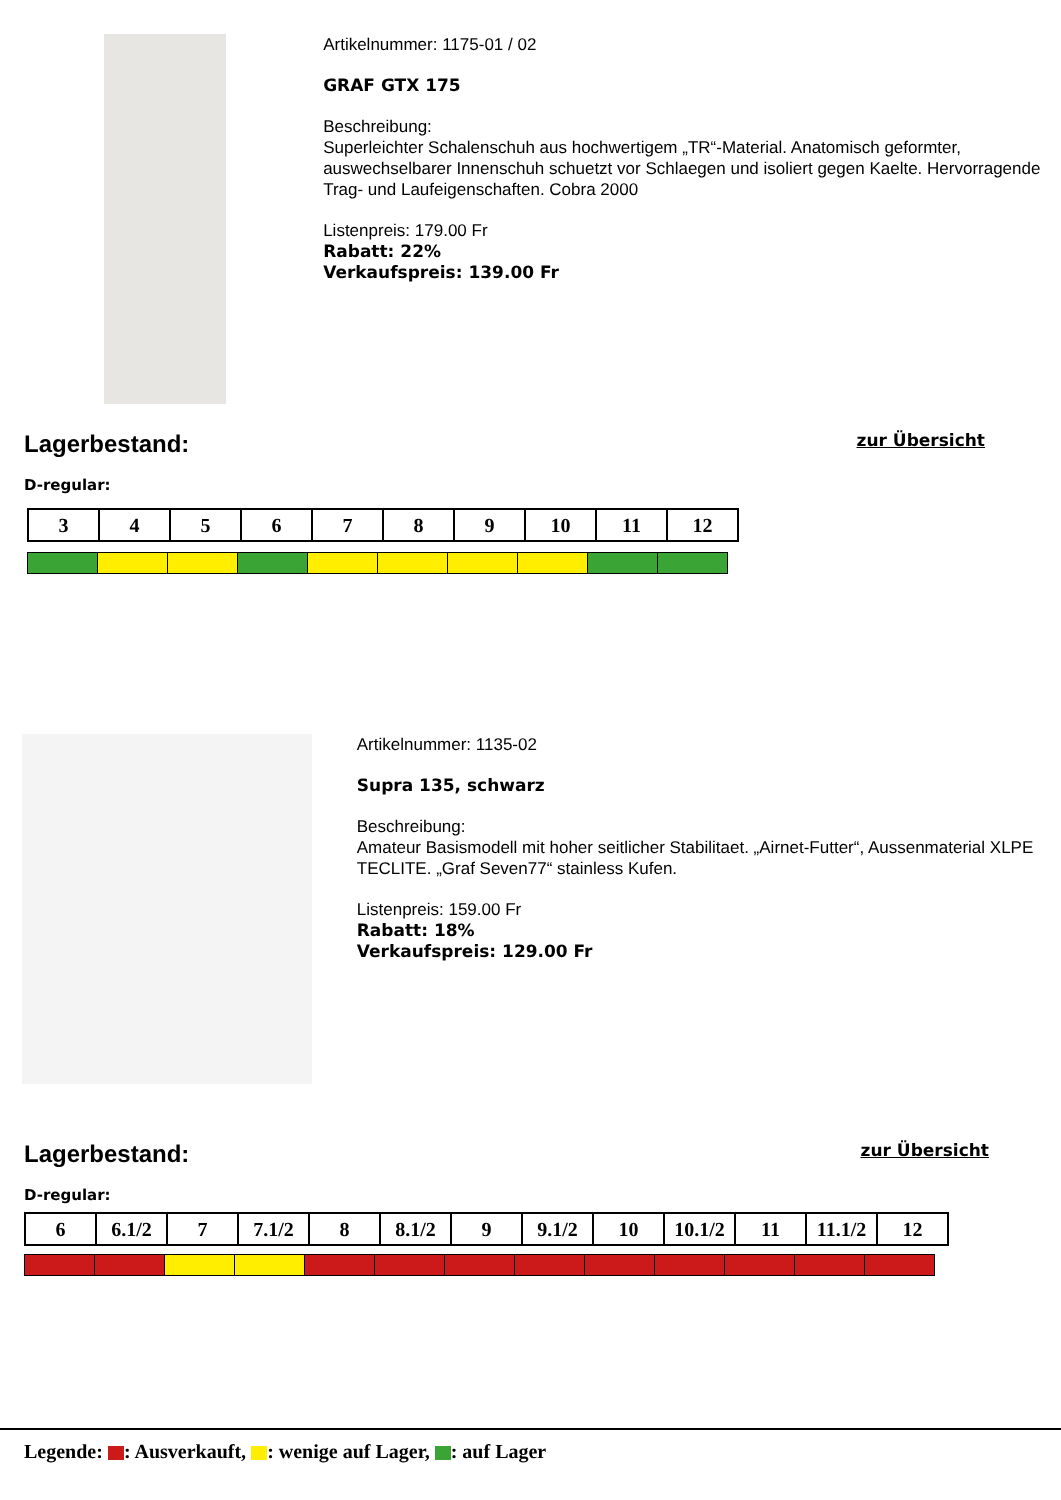Artikelnummer: 1175-01 / 02
GRAF GTX 175
Beschreibung:
Superleichter Schalenschuh aus hochwertigem „TR“-Material. Anatomisch geformter, auswechselbarer Innenschuh schuetzt vor Schlaegen und isoliert gegen Kaelte. Hervorragende Trag- und Laufeigenschaften. Cobra 2000
Listenpreis: 179.00 Fr
Rabatt: 22%
Verkaufspreis: 139.00 Fr
Lagerbestand: zur Übersicht
D-regular:
| 3 | 4 | 5 | 6 | 7 | 8 | 9 | 10 | 11 | 12 |
Artikelnummer: 1135-02
Supra 135, schwarz
Beschreibung:
Amateur Basismodell mit hoher seitlicher Stabilitaet. „Airnet-Futter“, Aussenmaterial XLPE TECLITE. „Graf Seven77“ stainless Kufen.
Listenpreis: 159.00 Fr
Rabatt: 18%
Verkaufspreis: 129.00 Fr
Lagerbestand: zur Übersicht
D-regular:
| 6 | 6.1/2 | 7 | 7.1/2 | 8 | 8.1/2 | 9 | 9.1/2 | 10 | 10.1/2 | 11 | 11.1/2 | 12 |
Legende: : Ausverkauft, : wenige auf Lager, : auf Lager